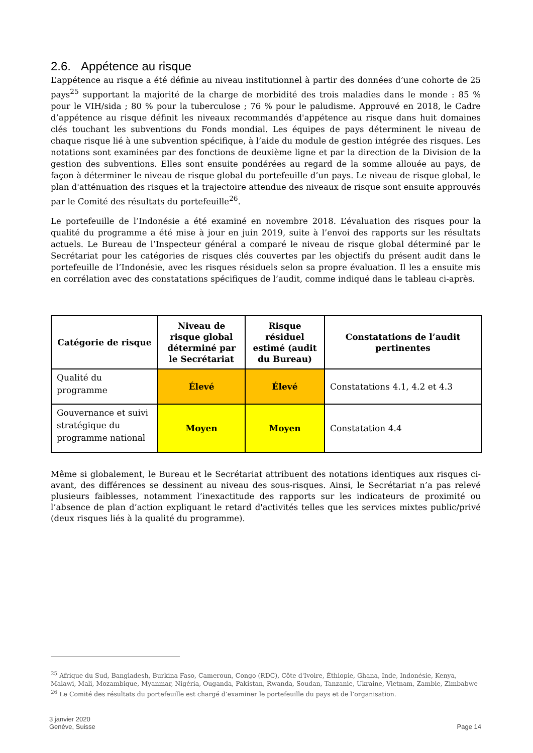2.6. Appétence au risque
L’appétence au risque a été définie au niveau institutionnel à partir des données d’une cohorte de 25 pays<sup>25</sup> supportant la majorité de la charge de morbidité des trois maladies dans le monde : 85 % pour le VIH/sida ; 80 % pour la tuberculose ; 76 % pour le paludisme. Approuvé en 2018, le Cadre d’appétence au risque définit les niveaux recommandés d'appétence au risque dans huit domaines clés touchant les subventions du Fonds mondial. Les équipes de pays déterminent le niveau de chaque risque lié à une subvention spécifique, à l’aide du module de gestion intégrée des risques. Les notations sont examinées par des fonctions de deuxième ligne et par la direction de la Division de la gestion des subventions. Elles sont ensuite pondérées au regard de la somme allouée au pays, de façon à déterminer le niveau de risque global du portefeuille d’un pays. Le niveau de risque global, le plan d'atténuation des risques et la trajectoire attendue des niveaux de risque sont ensuite approuvés par le Comité des résultats du portefeuille<sup>26</sup>.
Le portefeuille de l’Indonésie a été examiné en novembre 2018. L’évaluation des risques pour la qualité du programme a été mise à jour en juin 2019, suite à l’envoi des rapports sur les résultats actuels. Le Bureau de l’Inspecteur général a comparé le niveau de risque global déterminé par le Secrétariat pour les catégories de risques clés couvertes par les objectifs du présent audit dans le portefeuille de l’Indonésie, avec les risques résiduels selon sa propre évaluation. Il les a ensuite mis en corrélation avec des constatations spécifiques de l’audit, comme indiqué dans le tableau ci-après.
| Catégorie de risque | Niveau de risque global déterminé par le Secrétariat | Risque résiduel estimé (audit du Bureau) | Constatations de l’audit pertinentes |
| --- | --- | --- | --- |
| Qualité du programme | Élevé | Élevé | Constatations 4.1, 4.2 et 4.3 |
| Gouvernance et suivi stratégique du programme national | Moyen | Moyen | Constatation 4.4 |
Même si globalement, le Bureau et le Secrétariat attribuent des notations identiques aux risques ci-avant, des différences se dessinent au niveau des sous-risques. Ainsi, le Secrétariat n’a pas relevé plusieurs faiblesses, notamment l’inexactitude des rapports sur les indicateurs de proximité ou l’absence de plan d’action expliquant le retard d'activités telles que les services mixtes public/privé (deux risques liés à la qualité du programme).
<sup>25</sup> Afrique du Sud, Bangladesh, Burkina Faso, Cameroun, Congo (RDC), Côte d'Ivoire, Éthiopie, Ghana, Inde, Indonésie, Kenya, Malawi, Mali, Mozambique, Myanmar, Nigéria, Ouganda, Pakistan, Rwanda, Soudan, Tanzanie, Ukraine, Vietnam, Zambie, Zimbabwe
<sup>26</sup> Le Comité des résultats du portefeuille est chargé d’examiner le portefeuille du pays et de l’organisation.
3 janvier 2020
Genève, Suisse
Page 14